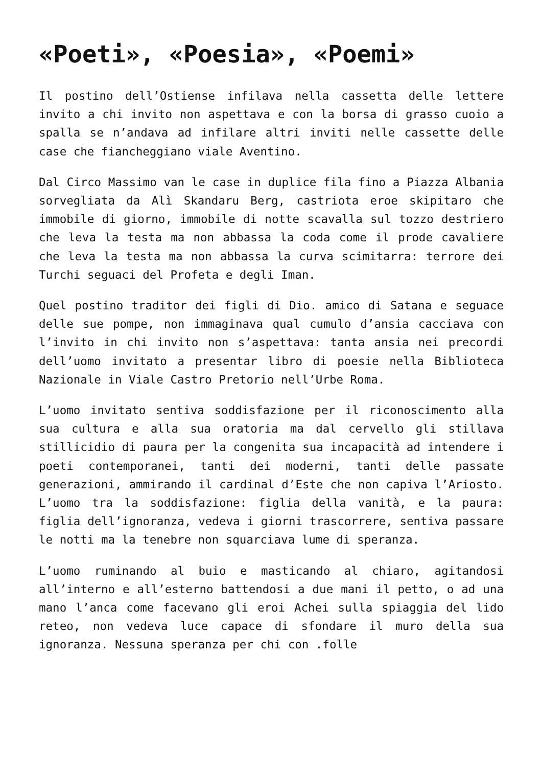«Poeti», «Poesia», «Poemi»
Il postino dell’Ostiense infilava nella cassetta delle lettere invito a chi invito non aspettava e con la borsa di grasso cuoio a spalla se n’andava ad infilare altri inviti nelle cassette delle case che fiancheggiano viale Aventino.
Dal Circo Massimo van le case in duplice fila fino a Piazza Albania sorvegliata da Alì Skandaru Berg, castriota eroe skipitaro che immobile di giorno, immobile di notte scavalla sul tozzo destriero che leva la testa ma non abbassa la coda come il prode cavaliere che leva la testa ma non abbassa la curva scimitarra: terrore dei Turchi seguaci del Profeta e degli Iman.
Quel postino traditor dei figli di Dio. amico di Satana e seguace delle sue pompe, non immaginava qual cumulo d’ansia cacciava con l’invito in chi invito non s’aspettava: tanta ansia nei precordi dell’uomo invitato a presentar libro di poesie nella Biblioteca Nazionale in Viale Castro Pretorio nell’Urbe Roma.
L’uomo invitato sentiva soddisfazione per il riconoscimento alla sua cultura e alla sua oratoria ma dal cervello gli stillava stillicidio di paura per la congenita sua incapacità ad intendere i poeti contemporanei, tanti dei moderni, tanti delle passate generazioni, ammirando il cardinal d’Este che non capiva l’Ariosto. L’uomo tra la soddisfazione: figlia della vanità, e la paura: figlia dell’ignoranza, vedeva i giorni trascorrere, sentiva passare le notti ma la tenebre non squarciava lume di speranza.
L’uomo ruminando al buio e masticando al chiaro, agitandosi all’interno e all’esterno battendosi a due mani il petto, o ad una mano l’anca come facevano gli eroi Achei sulla spiaggia del lido reteo, non vedeva luce capace di sfondare il muro della sua ignoranza. Nessuna speranza per chi con .folle